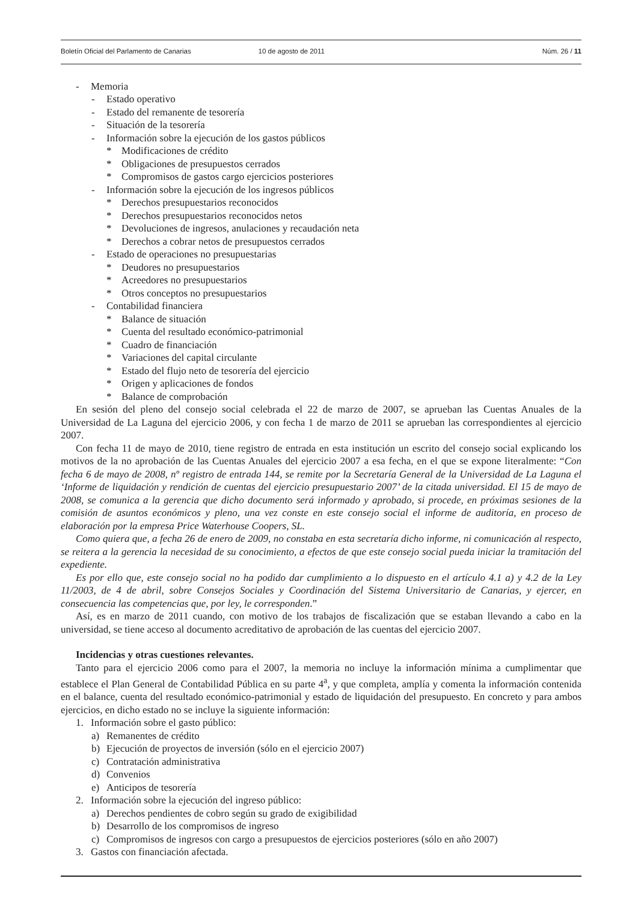Boletín Oficial del Parlamento de Canarias 10 de agosto de 2011 Núm. 26 / 11
- Memoria
- Estado operativo
- Estado del remanente de tesorería
- Situación de la tesorería
- Información sobre la ejecución de los gastos públicos
* Modificaciones de crédito
* Obligaciones de presupuestos cerrados
* Compromisos de gastos cargo ejercicios posteriores
- Información sobre la ejecución de los ingresos públicos
* Derechos presupuestarios reconocidos
* Derechos presupuestarios reconocidos netos
* Devoluciones de ingresos, anulaciones y recaudación neta
* Derechos a cobrar netos de presupuestos cerrados
- Estado de operaciones no presupuestarias
* Deudores no presupuestarios
* Acreedores no presupuestarios
* Otros conceptos no presupuestarios
- Contabilidad financiera
* Balance de situación
* Cuenta del resultado económico-patrimonial
* Cuadro de financiación
* Variaciones del capital circulante
* Estado del flujo neto de tesorería del ejercicio
* Origen y aplicaciones de fondos
* Balance de comprobación
En sesión del pleno del consejo social celebrada el 22 de marzo de 2007, se aprueban las Cuentas Anuales de la Universidad de La Laguna del ejercicio 2006, y con fecha 1 de marzo de 2011 se aprueban las correspondientes al ejercicio 2007.
Con fecha 11 de mayo de 2010, tiene registro de entrada en esta institución un escrito del consejo social explicando los motivos de la no aprobación de las Cuentas Anuales del ejercicio 2007 a esa fecha, en el que se expone literalmente: “Con fecha 6 de mayo de 2008, nº registro de entrada 144, se remite por la Secretaría General de la Universidad de La Laguna el ‘Informe de liquidación y rendición de cuentas del ejercicio presupuestario 2007’ de la citada universidad. El 15 de mayo de 2008, se comunica a la gerencia que dicho documento será informado y aprobado, si procede, en próximas sesiones de la comisión de asuntos económicos y pleno, una vez conste en este consejo social el informe de auditoría, en proceso de elaboración por la empresa Price Waterhouse Coopers, SL.
Como quiera que, a fecha 26 de enero de 2009, no constaba en esta secretaría dicho informe, ni comunicación al respecto, se reitera a la gerencia la necesidad de su conocimiento, a efectos de que este consejo social pueda iniciar la tramitación del expediente.
Es por ello que, este consejo social no ha podido dar cumplimiento a lo dispuesto en el artículo 4.1 a) y 4.2 de la Ley 11/2003, de 4 de abril, sobre Consejos Sociales y Coordinación del Sistema Universitario de Canarias, y ejercer, en consecuencia las competencias que, por ley, le corresponden.”
Así, es en marzo de 2011 cuando, con motivo de los trabajos de fiscalización que se estaban llevando a cabo en la universidad, se tiene acceso al documento acreditativo de aprobación de las cuentas del ejercicio 2007.
Incidencias y otras cuestiones relevantes.
Tanto para el ejercicio 2006 como para el 2007, la memoria no incluye la información mínima a cumplimentar que establece el Plan General de Contabilidad Pública en su parte 4<sup>a</sup>, y que completa, amplía y comenta la información contenida en el balance, cuenta del resultado económico-patrimonial y estado de liquidación del presupuesto. En concreto y para ambos ejercicios, en dicho estado no se incluye la siguiente información:
1. Información sobre el gasto público:
a) Remanentes de crédito
b) Ejecución de proyectos de inversión (sólo en el ejercicio 2007)
c) Contratación administrativa
d) Convenios
e) Anticipos de tesorería
2. Información sobre la ejecución del ingreso público:
a) Derechos pendientes de cobro según su grado de exigibilidad
b) Desarrollo de los compromisos de ingreso
c) Compromisos de ingresos con cargo a presupuestos de ejercicios posteriores (sólo en año 2007)
3. Gastos con financiación afectada.